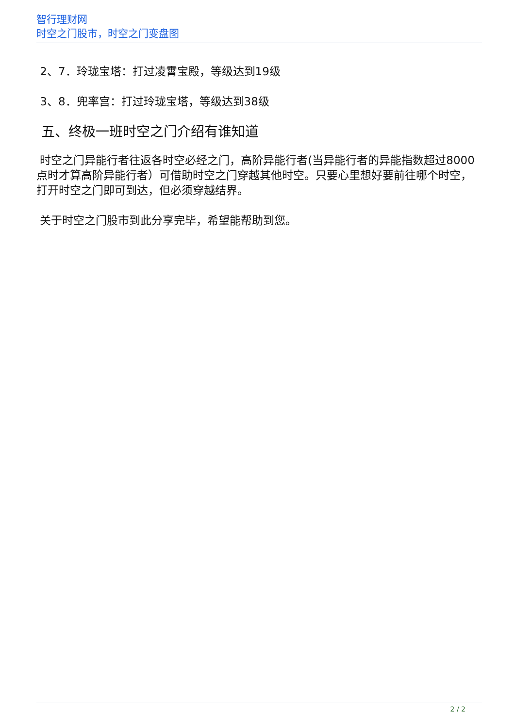智行理财网
时空之门股市，时空之门变盘图
2、7．玲珑宝塔：打过凌霄宝殿，等级达到19级
3、8．兜率宫：打过玲珑宝塔，等级达到38级
五、终极一班时空之门介绍有谁知道
时空之门异能行者往返各时空必经之门，高阶异能行者(当异能行者的异能指数超过8000点时才算高阶异能行者）可借助时空之门穿越其他时空。只要心里想好要前往哪个时空，打开时空之门即可到达，但必须穿越结界。
关于时空之门股市到此分享完毕，希望能帮助到您。
2 / 2